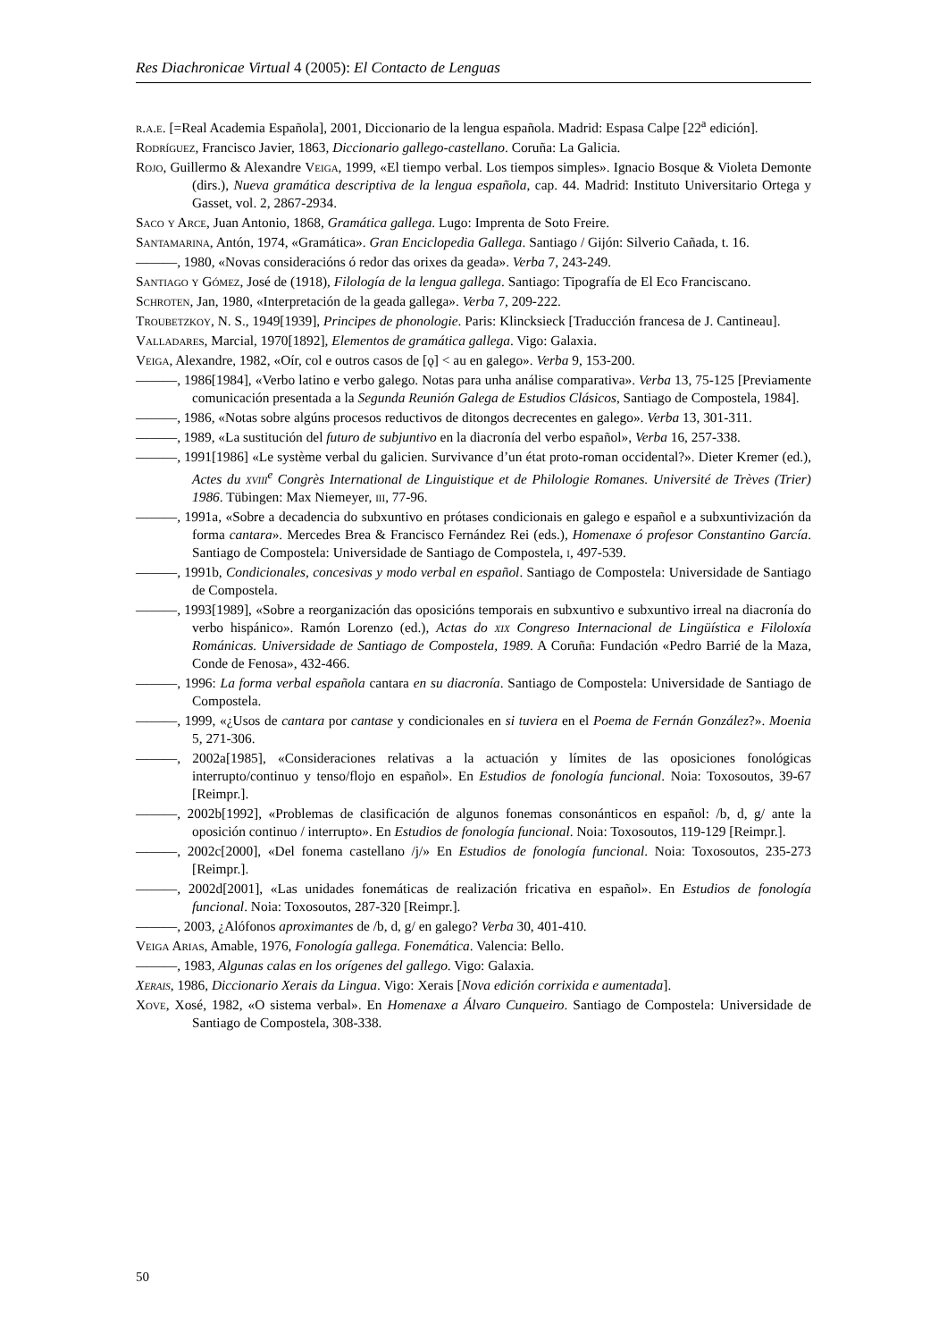Res Diachronicae Virtual 4 (2005): El Contacto de Lenguas
r.a.e. [=Real Academia Española], 2001, Diccionario de la lengua española. Madrid: Espasa Calpe [22<sup>a</sup> edición].
Rodríguez, Francisco Javier, 1863, Diccionario gallego-castellano. Coruña: La Galicia.
Rojo, Guillermo & Alexandre Veiga, 1999, «El tiempo verbal. Los tiempos simples». Ignacio Bosque & Violeta Demonte (dirs.), Nueva gramática descriptiva de la lengua española, cap. 44. Madrid: Instituto Universitario Ortega y Gasset, vol. 2, 2867-2934.
Saco y Arce, Juan Antonio, 1868, Gramática gallega. Lugo: Imprenta de Soto Freire.
Santamarina, Antón, 1974, «Gramática». Gran Enciclopedia Gallega. Santiago / Gijón: Silverio Cañada, t. 16.
———, 1980, «Novas consideracións ó redor das orixes da geada». Verba 7, 243-249.
Santiago y Gómez, José de (1918), Filología de la lengua gallega. Santiago: Tipografía de El Eco Franciscano.
Schroten, Jan, 1980, «Interpretación de la geada gallega». Verba 7, 209-222.
Troubetzkoy, N. S., 1949[1939], Principes de phonologie. Paris: Klincksieck [Traducción francesa de J. Cantineau].
Valladares, Marcial, 1970[1892], Elementos de gramática gallega. Vigo: Galaxia.
Veiga, Alexandre, 1982, «Oír, col e outros casos de [ǫ] < au en galego». Verba 9, 153-200.
———, 1986[1984], «Verbo latino e verbo galego. Notas para unha análise comparativa». Verba 13, 75-125 [Previamente comunicación presentada a la Segunda Reunión Galega de Estudios Clásicos, Santiago de Compostela, 1984].
———, 1986, «Notas sobre algúns procesos reductivos de ditongos decrecentes en galego». Verba 13, 301-311.
———, 1989, «La sustitución del futuro de subjuntivo en la diacronía del verbo español», Verba 16, 257-338.
———, 1991[1986] «Le système verbal du galicien. Survivance d’un état proto-roman occidental?». Dieter Kremer (ed.), Actes du xviii<sup>e</sup> Congrès International de Linguistique et de Philologie Romanes. Université de Trèves (Trier) 1986. Tübingen: Max Niemeyer, iii, 77-96.
———, 1991a, «Sobre a decadencia do subxuntivo en prótases condicionais en galego e español e a subxuntivización da forma cantara». Mercedes Brea & Francisco Fernández Rei (eds.), Homenaxe ó profesor Constantino García. Santiago de Compostela: Universidade de Santiago de Compostela, i, 497-539.
———, 1991b, Condicionales, concesivas y modo verbal en español. Santiago de Compostela: Universidade de Santiago de Compostela.
———, 1993[1989], «Sobre a reorganización das oposicións temporais en subxuntivo e subxuntivo irreal na diacronía do verbo hispánico». Ramón Lorenzo (ed.), Actas do xix Congreso Internacional de Lingüística e Filoloxía Románicas. Universidade de Santiago de Compostela, 1989. A Coruña: Fundación «Pedro Barrié de la Maza, Conde de Fenosa», 432-466.
———, 1996: La forma verbal española cantara en su diacronía. Santiago de Compostela: Universidade de Santiago de Compostela.
———, 1999, «¿Usos de cantara por cantase y condicionales en si tuviera en el Poema de Fernán González?». Moenia 5, 271-306.
———, 2002a[1985], «Consideraciones relativas a la actuación y límites de las oposiciones fonológicas interrupto/continuo y tenso/flojo en español». En Estudios de fonología funcional. Noia: Toxosoutos, 39-67 [Reimpr.].
———, 2002b[1992], «Problemas de clasificación de algunos fonemas consonánticos en español: /b, d, g/ ante la oposición continuo / interrupto». En Estudios de fonología funcional. Noia: Toxosoutos, 119-129 [Reimpr.].
———, 2002c[2000], «Del fonema castellano /j/» En Estudios de fonología funcional. Noia: Toxosoutos, 235-273 [Reimpr.].
———, 2002d[2001], «Las unidades fonemáticas de realización fricativa en español». En Estudios de fonología funcional. Noia: Toxosoutos, 287-320 [Reimpr.].
———, 2003, ¿Alófonos aproximantes de /b, d, g/ en galego? Verba 30, 401-410.
Veiga Arias, Amable, 1976, Fonología gallega. Fonemática. Valencia: Bello.
———, 1983, Algunas calas en los orígenes del gallego. Vigo: Galaxia.
Xerais, 1986, Diccionario Xerais da Lingua. Vigo: Xerais [Nova edición corrixida e aumentada].
Xove, Xosé, 1982, «O sistema verbal». En Homenaxe a Álvaro Cunqueiro. Santiago de Compostela: Universidade de Santiago de Compostela, 308-338.
50